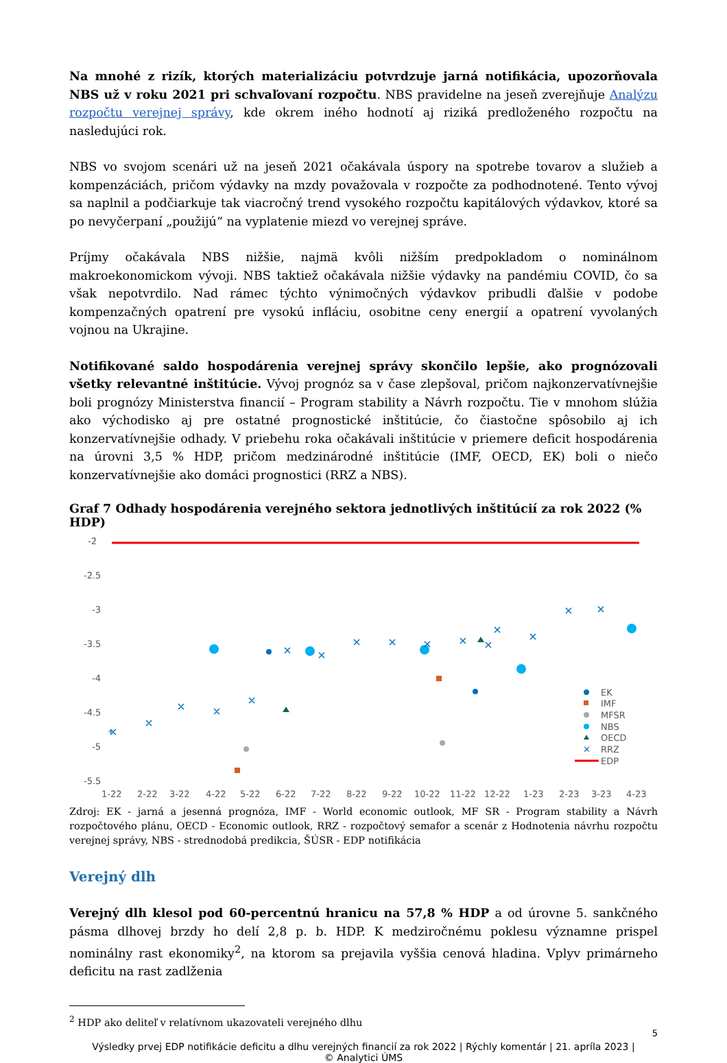Na mnohé z rizík, ktorých materializáciu potvrdzuje jarná notifikácia, upozorňovala NBS už v roku 2021 pri schvaľovaní rozpočtu. NBS pravidelne na jeseň zverejňuje Analýzu rozpočtu verejnej správy, kde okrem iného hodnotí aj riziká predloženého rozpočtu na nasledujúci rok.
NBS vo svojom scenári už na jeseň 2021 očakávala úspory na spotrebe tovarov a služieb a kompenzáciách, pričom výdavky na mzdy považovala v rozpočte za podhodnotené. Tento vývoj sa naplnil a podčiarkuje tak viacročný trend vysokého rozpočtu kapitálových výdavkov, ktoré sa po nevyčerpaní „použijú“ na vyplatenie miezd vo verejnej správe.
Príjmy očakávala NBS nižšie, najmä kvôli nižším predpokladom o nominálnom makroekonomickom vývoji. NBS taktiež očakávala nižšie výdavky na pandémiu COVID, čo sa však nepotvrdilo. Nad rámec týchto výnimočných výdavkov pribudli ďalšie v podobe kompenzačných opatrení pre vysokú infláciu, osobitne ceny energií a opatrení vyvolaných vojnou na Ukrajine.
Notifikované saldo hospodárenia verejnej správy skončilo lepšie, ako prognózovali všetky relevantné inštitúcie. Vývoj prognóz sa v čase zlepšoval, pričom najkonzervatívnejšie boli prognózy Ministerstva financií – Program stability a Návrh rozpočtu. Tie v mnohom slúžia ako východisko aj pre ostatné prognostické inštitúcie, čo čiastočne spôsobilo aj ich konzervatívnejšie odhady. V priebehu roka očakávali inštitúcie v priemere deficit hospodárenia na úrovni 3,5 % HDP, pričom medzinárodné inštitúcie (IMF, OECD, EK) boli o niečo konzervatívnejšie ako domáci prognostici (RRZ a NBS).
Graf 7 Odhady hospodárenia verejného sektora jednotlivých inštitúcií za rok 2022 (% HDP)
-2
-2.5
-3
-3.5
-4
-4.5
-5
-5.5
⁎
1-22
2-22
3-22
4-22
5-22
6-22
7-22
8-22
9-22
10-22
11-22
12-22
1-23
2-23
3-23
4-23
EK
IMF
MFSR
NBS
OECD
✕
RRZ
EDP
Zdroj: EK - jarná a jesenná prognóza, IMF - World economic outlook, MF SR - Program stability a Návrh rozpočtového plánu, OECD - Economic outlook, RRZ - rozpočtový semafor a scenár z Hodnotenia návrhu rozpočtu verejnej správy, NBS - strednodobá predikcia, ŠÚSR - EDP notifikácia
Verejný dlh
Verejný dlh klesol pod 60-percentnú hranicu na 57,8 % HDP a od úrovne 5. sankčného pásma dlhovej brzdy ho delí 2,8 p. b. HDP. K medziročnému poklesu významne prispel nominálny rast ekonomiky<sup>2</sup>, na ktorom sa prejavila vyššia cenová hladina. Vplyv primárneho deficitu na rast zadlženia
<sup>2</sup> HDP ako deliteľ v relatívnom ukazovateli verejného dlhu
5
Výsledky prvej EDP notifikácie deficitu a dlhu verejných financií za rok 2022 | Rýchly komentár | 21. apríla 2023 |
© Analytici ÚMS